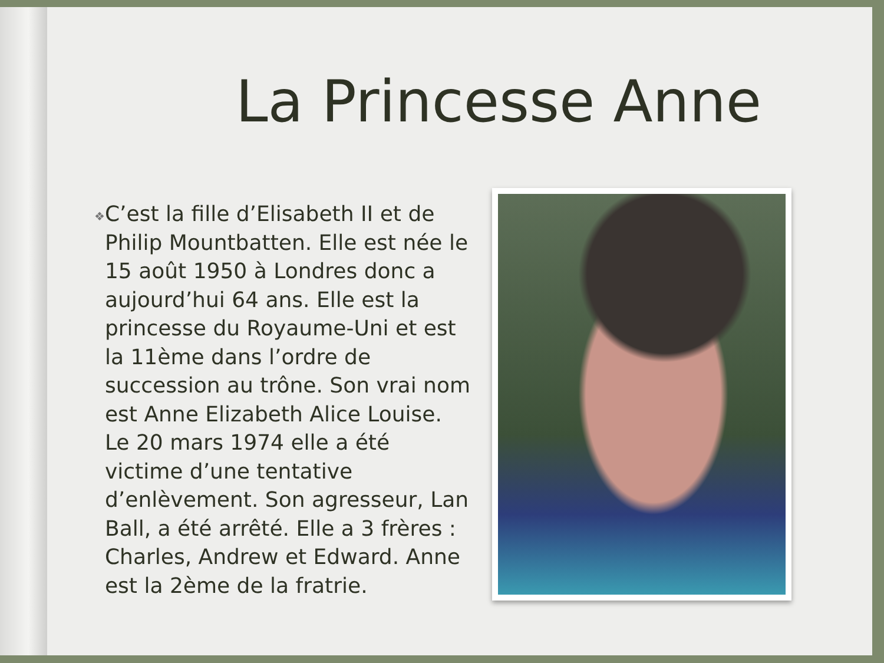La Princesse Anne
❖
C’est la fille d’Elisabeth II et de Philip Mountbatten. Elle est née le 15 août 1950 à Londres donc a aujourd’hui 64 ans. Elle est la princesse du Royaume-Uni et est la 11ème dans l’ordre de succession au trône. Son vrai nom est Anne Elizabeth Alice Louise. Le 20 mars 1974 elle a été victime d’une tentative d’enlèvement. Son agresseur, Lan Ball, a été arrêté. Elle a 3 frères : Charles, Andrew et Edward. Anne est la 2ème de la fratrie.